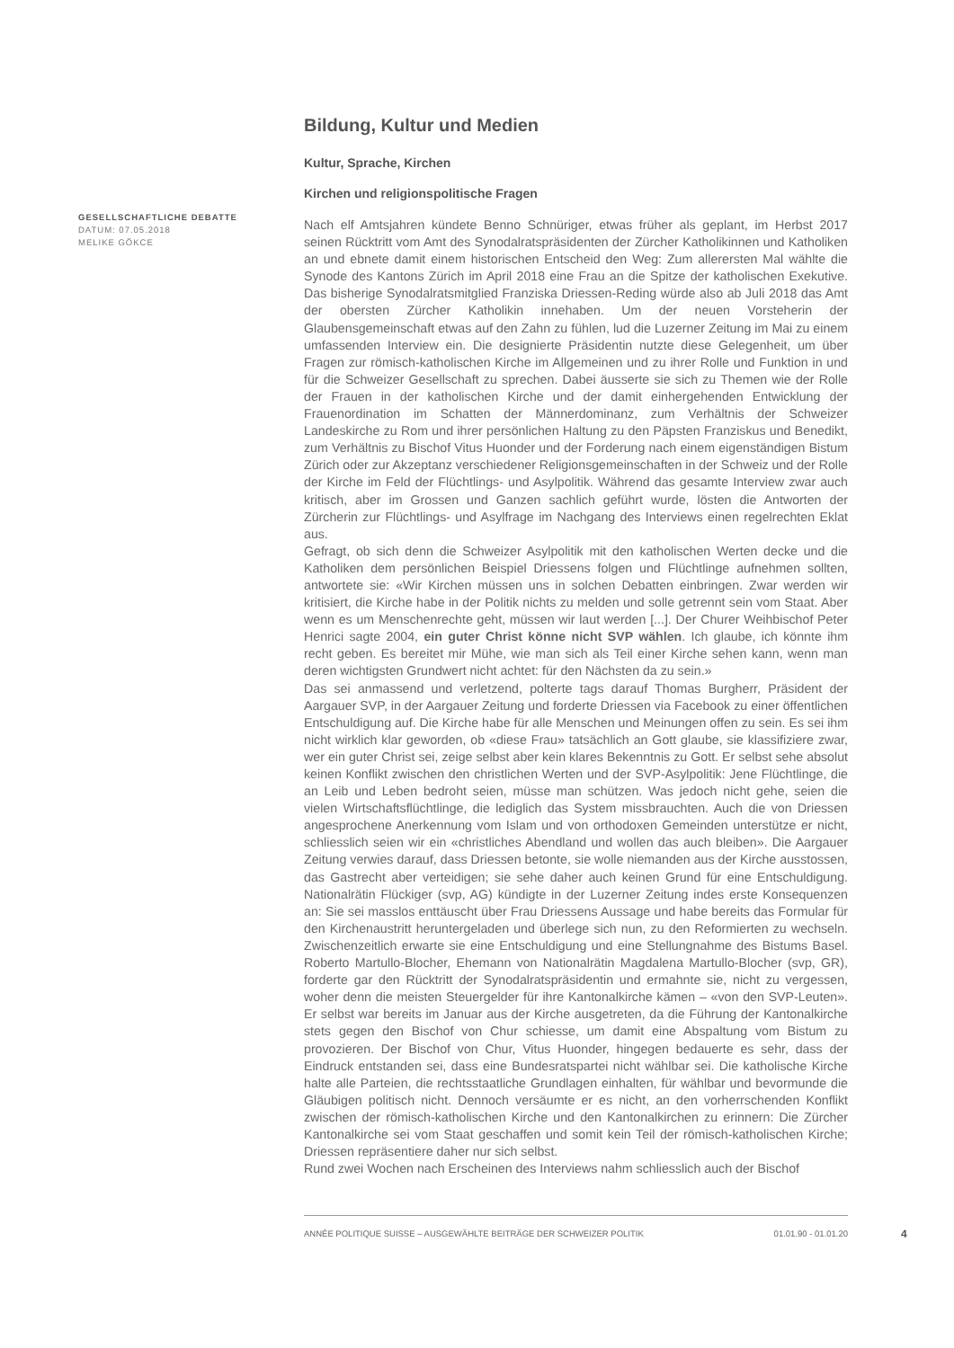GESELLSCHAFTLICHE DEBATTE
DATUM: 07.05.2018
MELIKE GÖKCE
Bildung, Kultur und Medien
Kultur, Sprache, Kirchen
Kirchen und religionspolitische Fragen
Nach elf Amtsjahren kündete Benno Schnüriger, etwas früher als geplant, im Herbst 2017 seinen Rücktritt vom Amt des Synodalratspräsidenten der Zürcher Katholikinnen und Katholiken an und ebnete damit einem historischen Entscheid den Weg: Zum allerersten Mal wählte die Synode des Kantons Zürich im April 2018 eine Frau an die Spitze der katholischen Exekutive. Das bisherige Synodalratsmitglied Franziska Driessen-Reding würde also ab Juli 2018 das Amt der obersten Zürcher Katholikin innehaben. Um der neuen Vorsteherin der Glaubensgemeinschaft etwas auf den Zahn zu fühlen, lud die Luzerner Zeitung im Mai zu einem umfassenden Interview ein. Die designierte Präsidentin nutzte diese Gelegenheit, um über Fragen zur römisch-katholischen Kirche im Allgemeinen und zu ihrer Rolle und Funktion in und für die Schweizer Gesellschaft zu sprechen. Dabei äusserte sie sich zu Themen wie der Rolle der Frauen in der katholischen Kirche und der damit einhergehenden Entwicklung der Frauenordination im Schatten der Männerdominanz, zum Verhältnis der Schweizer Landeskirche zu Rom und ihrer persönlichen Haltung zu den Päpsten Franziskus und Benedikt, zum Verhältnis zu Bischof Vitus Huonder und der Forderung nach einem eigenständigen Bistum Zürich oder zur Akzeptanz verschiedener Religionsgemeinschaften in der Schweiz und der Rolle der Kirche im Feld der Flüchtlings- und Asylpolitik. Während das gesamte Interview zwar auch kritisch, aber im Grossen und Ganzen sachlich geführt wurde, lösten die Antworten der Zürcherin zur Flüchtlings- und Asylfrage im Nachgang des Interviews einen regelrechten Eklat aus.
Gefragt, ob sich denn die Schweizer Asylpolitik mit den katholischen Werten decke und die Katholiken dem persönlichen Beispiel Driessens folgen und Flüchtlinge aufnehmen sollten, antwortete sie: «Wir Kirchen müssen uns in solchen Debatten einbringen. Zwar werden wir kritisiert, die Kirche habe in der Politik nichts zu melden und solle getrennt sein vom Staat. Aber wenn es um Menschenrechte geht, müssen wir laut werden [...]. Der Churer Weihbischof Peter Henrici sagte 2004, ein guter Christ könne nicht SVP wählen. Ich glaube, ich könnte ihm recht geben. Es bereitet mir Mühe, wie man sich als Teil einer Kirche sehen kann, wenn man deren wichtigsten Grundwert nicht achtet: für den Nächsten da zu sein.»
Das sei anmassend und verletzend, polterte tags darauf Thomas Burgherr, Präsident der Aargauer SVP, in der Aargauer Zeitung und forderte Driessen via Facebook zu einer öffentlichen Entschuldigung auf. Die Kirche habe für alle Menschen und Meinungen offen zu sein. Es sei ihm nicht wirklich klar geworden, ob «diese Frau» tatsächlich an Gott glaube, sie klassifiziere zwar, wer ein guter Christ sei, zeige selbst aber kein klares Bekenntnis zu Gott. Er selbst sehe absolut keinen Konflikt zwischen den christlichen Werten und der SVP-Asylpolitik: Jene Flüchtlinge, die an Leib und Leben bedroht seien, müsse man schützen. Was jedoch nicht gehe, seien die vielen Wirtschaftsflüchtlinge, die lediglich das System missbrauchten. Auch die von Driessen angesprochene Anerkennung vom Islam und von orthodoxen Gemeinden unterstütze er nicht, schliesslich seien wir ein «christliches Abendland und wollen das auch bleiben». Die Aargauer Zeitung verwies darauf, dass Driessen betonte, sie wolle niemanden aus der Kirche ausstossen, das Gastrecht aber verteidigen; sie sehe daher auch keinen Grund für eine Entschuldigung. Nationalrätin Flückiger (svp, AG) kündigte in der Luzerner Zeitung indes erste Konsequenzen an: Sie sei masslos enttäuscht über Frau Driessens Aussage und habe bereits das Formular für den Kirchenaustritt heruntergeladen und überlege sich nun, zu den Reformierten zu wechseln. Zwischenzeitlich erwarte sie eine Entschuldigung und eine Stellungnahme des Bistums Basel. Roberto Martullo-Blocher, Ehemann von Nationalrätin Magdalena Martullo-Blocher (svp, GR), forderte gar den Rücktritt der Synodalratspräsidentin und ermahnte sie, nicht zu vergessen, woher denn die meisten Steuergelder für ihre Kantonalkirche kämen – «von den SVP-Leuten». Er selbst war bereits im Januar aus der Kirche ausgetreten, da die Führung der Kantonalkirche stets gegen den Bischof von Chur schiesse, um damit eine Abspaltung vom Bistum zu provozieren. Der Bischof von Chur, Vitus Huonder, hingegen bedauerte es sehr, dass der Eindruck entstanden sei, dass eine Bundesratspartei nicht wählbar sei. Die katholische Kirche halte alle Parteien, die rechtsstaatliche Grundlagen einhalten, für wählbar und bevormunde die Gläubigen politisch nicht. Dennoch versäumte er es nicht, an den vorherrschenden Konflikt zwischen der römisch-katholischen Kirche und den Kantonalkirchen zu erinnern: Die Zürcher Kantonalkirche sei vom Staat geschaffen und somit kein Teil der römisch-katholischen Kirche; Driessen repräsentiere daher nur sich selbst.
Rund zwei Wochen nach Erscheinen des Interviews nahm schliesslich auch der Bischof
ANNÉE POLITIQUE SUISSE – AUSGEWÄHLTE BEITRÄGE DER SCHWEIZER POLITIK 01.01.90 - 01.01.20
4